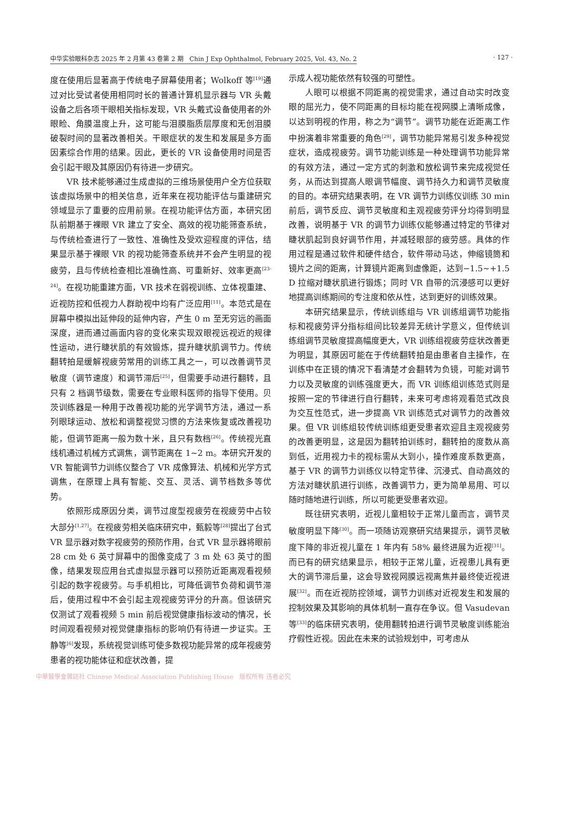中华实验眼科杂志 2025 年 2 月第 43 卷第 2 期　Chin J Exp Ophthalmol, February 2025, Vol. 43, No. 2 · 127 ·
度在使用后显著高于传统电子屏幕使用者；Wolkoff 等<sup>[19]</sup>通过对比受试者使用相同时长的普通计算机显示器与 VR 头戴设备之后各项干眼相关指标发现，VR 头戴式设备使用者的外眼睑、角膜温度上升，这可能与泪膜脂质层厚度和无创泪膜破裂时间的显著改善相关。干眼症状的发生和发展是多方面因素综合作用的结果。因此，更长的 VR 设备使用时间是否会引起干眼及其原因仍有待进一步研究。
VR 技术能够通过生成虚拟的三维场景使用户全方位获取该虚拟场景中的相关信息，近年来在视功能评估与重建研究领域显示了重要的应用前景。在视功能评估方面，本研究团队前期基于裸眼 VR 建立了安全、高效的视功能筛查系统，与传统检查进行了一致性、准确性及受欢迎程度的评估，结果显示基于裸眼 VR 的视功能筛查系统并不会产生明显的视疲劳，且与传统检查相比准确性高、可重新好、效率更高<sup>[23-24]</sup>。在视功能重建方面，VR 技术在弱视训练、立体视重建、近视防控和低视力人群助视中均有广泛应用<sup>[11]</sup>。本范式是在屏幕中模拟出延伸段的延伸内容，产生 0 m 至无穷远的画面深度，进而通过画面内容的变化来实现双眼视远视近的规律性运动，进行睫状肌的有效锻炼，提升睫状肌调节力。传统翻转拍是缓解视疲劳常用的训练工具之一，可以改善调节灵敏度（调节速度）和调节滞后<sup>[25]</sup>，但需要手动进行翻转，且只有 2 档调节级数，需要在专业眼科医师的指导下使用。贝茨训练器是一种用于改善视功能的光学调节方法，通过一系列眼球运动、放松和调整视觉习惯的方法来恢复或改善视功能，但调节距离一般为数十米，且只有数档<sup>[26]</sup>。传统视光直线机通过机械方式调焦，调节距离在 1~2 m。本研究开发的 VR 智能调节力训练仪整合了 VR 成像算法、机械和光学方式调焦，在原理上具有智能、交互、灵活、调节档数多等优势。
依照形成原因分类，调节过度型视疲劳在视疲劳中占较大部分<sup>[1,27]</sup>。在视疲劳相关临床研究中，甄毅等<sup>[28]</sup>提出了台式 VR 显示器对数字视疲劳的预防作用，台式 VR 显示器将眼前 28 cm 处 6 英寸屏幕中的图像变成了 3 m 处 63 英寸的图像，结果发现应用台式虚拟显示器可以预防近距离观看视频引起的数字视疲劳。与手机相比，可降低调节负荷和调节滞后，使用过程中不会引起主观视疲劳评分的升高。但该研究仅测试了观看视频 5 min 前后视觉健康指标波动的情况，长时间观看视频对视觉健康指标的影响仍有待进一步证实。王静等<sup>[6]</sup>发现，系统视觉训练可使多数视功能异常的成年视疲劳患者的视功能体征和症状改善，提
示成人视功能依然有较强的可塑性。
人眼可以根据不同距离的视觉需求，通过自动实时改变眼的屈光力，使不同距离的目标均能在视网膜上清晰成像，以达到明视的作用，称之为“调节”。调节功能在近距离工作中扮演着非常重要的角色<sup>[29]</sup>，调节功能异常易引发多种视觉症状，造成视疲劳。调节功能训练是一种处理调节功能异常的有效方法，通过一定方式的刺激和放松调节来完成视觉任务，从而达到提高人眼调节幅度、调节持久力和调节灵敏度的目的。本研究结果表明，在 VR 调节力训练仪训练 30 min 前后，调节反应、调节灵敏度和主观视疲劳评分均得到明显改善，说明基于 VR 的调节力训练仪能够通过特定的节律对睫状肌起到良好调节作用，并减轻眼部的疲劳感。具体的作用过程是通过软件和硬件结合，软件带动马达，伸缩镜筒和镜片之间的距离，计算镜片距离到虚像距，达到−1.5~+1.5 D 拉缩对睫状肌进行锻炼；同时 VR 自带的沉浸感可以更好地提高训练期间的专注度和依从性，达到更好的训练效果。
本研究结果显示，传统训练组与 VR 训练组调节功能指标和视疲劳评分指标组间比较差异无统计学意义，但传统训练组调节灵敏度提高幅度更大，VR 训练组视疲劳症状改善更为明显，其原因可能在于传统翻转拍是由患者自主操作，在训练中在正镜的情况下看清楚才会翻转为负镜，可能对调节力以及灵敏度的训练强度更大，而 VR 训练组训练范式则是按照一定的节律进行自行翻转，未来可考虑将观看范式改良为交互性范式，进一步提高 VR 训练范式对调节力的改善效果。但 VR 训练组较传统训练组更受患者欢迎且主观视疲劳的改善更明显，这是因为翻转拍训练时，翻转拍的度数从高到低，近用视力卡的视标需从大到小，操作难度系数更高，基于 VR 的调节力训练仪以特定节律、沉浸式、自动高效的方法对睫状肌进行训练，改善调节力，更为简单易用、可以随时随地进行训练，所以可能更受患者欢迎。
既往研究表明，近视儿童相较于正常儿童而言，调节灵敏度明显下降<sup>[30]</sup>。而一项随访观察研究结果提示，调节灵敏度下降的非近视儿童在 1 年内有 58% 最终进展为近视<sup>[31]</sup>。而已有的研究结果显示，相较于正常儿童，近视患儿具有更大的调节滞后量，这会导致视网膜远视离焦并最终使近视进展<sup>[32]</sup>。而在近视防控领域，调节力训练对近视发生和发展的控制效果及其影响的具体机制一直存在争议。但 Vasudevan 等<sup>[33]</sup>的临床研究表明，使用翻转拍进行调节灵敏度训练能治疗假性近视。因此在未来的试验规划中，可考虑从
中華醫學會雜誌社 Chinese Medical Association Publishing House　版权所有 违者必究